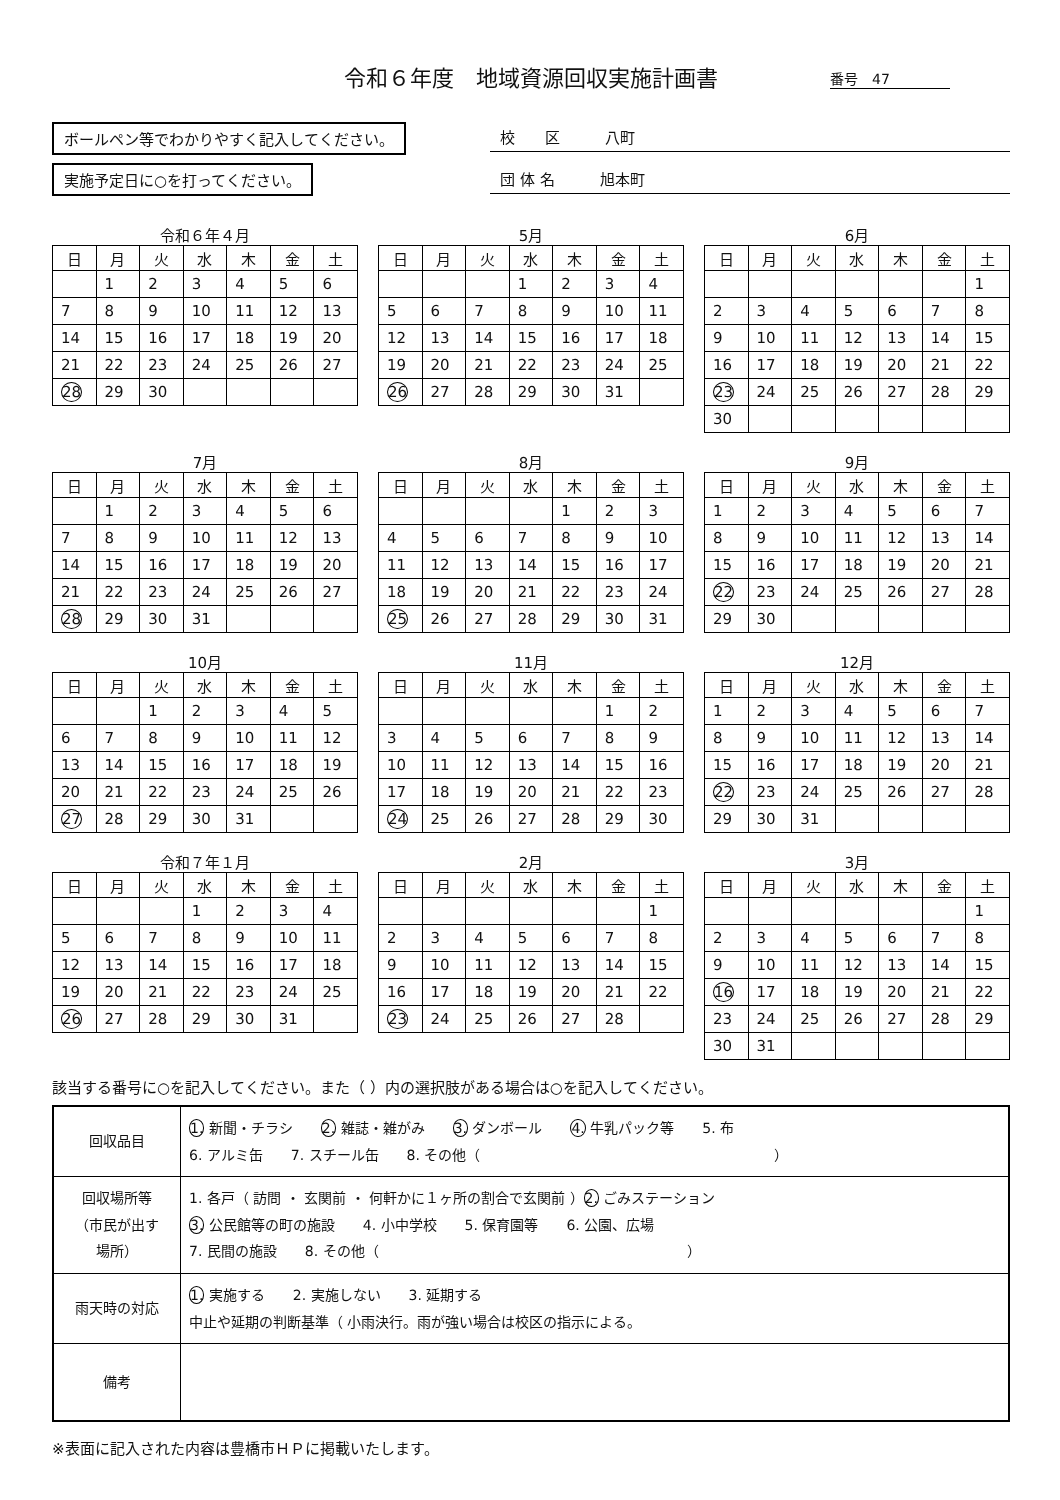令和６年度　地域資源回収実施計画書 番号　47
ボールペン等でわかりやすく記入してください。
実施予定日に○を打ってください。
校　　区　　　八町
団 体 名　　　旭本町
令和６年４月
| 日 | 月 | 火 | 水 | 木 | 金 | 土 |
| --- | --- | --- | --- | --- | --- | --- |
| | 1 | 2 | 3 | 4 | 5 | 6 |
| 7 | 8 | 9 | 10 | 11 | 12 | 13 |
| 14 | 15 | 16 | 17 | 18 | 19 | 20 |
| 21 | 22 | 23 | 24 | 25 | 26 | 27 |
| 28 | 29 | 30 | | | | |
5月
| 日 | 月 | 火 | 水 | 木 | 金 | 土 |
| --- | --- | --- | --- | --- | --- | --- |
| | | | 1 | 2 | 3 | 4 |
| 5 | 6 | 7 | 8 | 9 | 10 | 11 |
| 12 | 13 | 14 | 15 | 16 | 17 | 18 |
| 19 | 20 | 21 | 22 | 23 | 24 | 25 |
| 26 | 27 | 28 | 29 | 30 | 31 | |
6月
| 日 | 月 | 火 | 水 | 木 | 金 | 土 |
| --- | --- | --- | --- | --- | --- | --- |
| | | | | | | 1 |
| 2 | 3 | 4 | 5 | 6 | 7 | 8 |
| 9 | 10 | 11 | 12 | 13 | 14 | 15 |
| 16 | 17 | 18 | 19 | 20 | 21 | 22 |
| 23 | 24 | 25 | 26 | 27 | 28 | 29 |
| 30 | | | | | | |
7月
| 日 | 月 | 火 | 水 | 木 | 金 | 土 |
| --- | --- | --- | --- | --- | --- | --- |
| | 1 | 2 | 3 | 4 | 5 | 6 |
| 7 | 8 | 9 | 10 | 11 | 12 | 13 |
| 14 | 15 | 16 | 17 | 18 | 19 | 20 |
| 21 | 22 | 23 | 24 | 25 | 26 | 27 |
| 28 | 29 | 30 | 31 | | | |
8月
| 日 | 月 | 火 | 水 | 木 | 金 | 土 |
| --- | --- | --- | --- | --- | --- | --- |
| | | | | 1 | 2 | 3 |
| 4 | 5 | 6 | 7 | 8 | 9 | 10 |
| 11 | 12 | 13 | 14 | 15 | 16 | 17 |
| 18 | 19 | 20 | 21 | 22 | 23 | 24 |
| 25 | 26 | 27 | 28 | 29 | 30 | 31 |
9月
| 日 | 月 | 火 | 水 | 木 | 金 | 土 |
| --- | --- | --- | --- | --- | --- | --- |
| 1 | 2 | 3 | 4 | 5 | 6 | 7 |
| 8 | 9 | 10 | 11 | 12 | 13 | 14 |
| 15 | 16 | 17 | 18 | 19 | 20 | 21 |
| 22 | 23 | 24 | 25 | 26 | 27 | 28 |
| 29 | 30 | | | | | |
10月
| 日 | 月 | 火 | 水 | 木 | 金 | 土 |
| --- | --- | --- | --- | --- | --- | --- |
| | | 1 | 2 | 3 | 4 | 5 |
| 6 | 7 | 8 | 9 | 10 | 11 | 12 |
| 13 | 14 | 15 | 16 | 17 | 18 | 19 |
| 20 | 21 | 22 | 23 | 24 | 25 | 26 |
| 27 | 28 | 29 | 30 | 31 | | |
11月
| 日 | 月 | 火 | 水 | 木 | 金 | 土 |
| --- | --- | --- | --- | --- | --- | --- |
| | | | | | 1 | 2 |
| 3 | 4 | 5 | 6 | 7 | 8 | 9 |
| 10 | 11 | 12 | 13 | 14 | 15 | 16 |
| 17 | 18 | 19 | 20 | 21 | 22 | 23 |
| 24 | 25 | 26 | 27 | 28 | 29 | 30 |
12月
| 日 | 月 | 火 | 水 | 木 | 金 | 土 |
| --- | --- | --- | --- | --- | --- | --- |
| 1 | 2 | 3 | 4 | 5 | 6 | 7 |
| 8 | 9 | 10 | 11 | 12 | 13 | 14 |
| 15 | 16 | 17 | 18 | 19 | 20 | 21 |
| 22 | 23 | 24 | 25 | 26 | 27 | 28 |
| 29 | 30 | 31 | | | | |
令和７年１月
| 日 | 月 | 火 | 水 | 木 | 金 | 土 |
| --- | --- | --- | --- | --- | --- | --- |
| | | | 1 | 2 | 3 | 4 |
| 5 | 6 | 7 | 8 | 9 | 10 | 11 |
| 12 | 13 | 14 | 15 | 16 | 17 | 18 |
| 19 | 20 | 21 | 22 | 23 | 24 | 25 |
| 26 | 27 | 28 | 29 | 30 | 31 | |
2月
| 日 | 月 | 火 | 水 | 木 | 金 | 土 |
| --- | --- | --- | --- | --- | --- | --- |
| | | | | | | 1 |
| 2 | 3 | 4 | 5 | 6 | 7 | 8 |
| 9 | 10 | 11 | 12 | 13 | 14 | 15 |
| 16 | 17 | 18 | 19 | 20 | 21 | 22 |
| 23 | 24 | 25 | 26 | 27 | 28 | |
3月
| 日 | 月 | 火 | 水 | 木 | 金 | 土 |
| --- | --- | --- | --- | --- | --- | --- |
| | | | | | | 1 |
| 2 | 3 | 4 | 5 | 6 | 7 | 8 |
| 9 | 10 | 11 | 12 | 13 | 14 | 15 |
| 16 | 17 | 18 | 19 | 20 | 21 | 22 |
| 23 | 24 | 25 | 26 | 27 | 28 | 29 |
| 30 | 31 | | | | | |
該当する番号に○を記入してください。また（ ）内の選択肢がある場合は○を記入してください。
| 回収品目 | 1. 新聞・チラシ 2. 雑誌・雑がみ 3. ダンボール 4. 牛乳パック等 5. 布 6. アルミ缶 7. スチール缶 8. その他（ ） |
| 回収場所等 （市民が出す 場所） | 1. 各戸（ 訪問 ・ 玄関前 ・ 何軒かに１ヶ所の割合で玄関前 ） 2. ごみステーション 3. 公民館等の町の施設 4. 小中学校 5. 保育園等 6. 公園、広場 7. 民間の施設 8. その他（ ） |
| 雨天時の対応 | 1. 実施する 2. 実施しない 3. 延期する 中止や延期の判断基準（ 小雨決行。雨が強い場合は校区の指示による。 |
| 備考 | |
※表面に記入された内容は豊橋市ＨＰに掲載いたします。